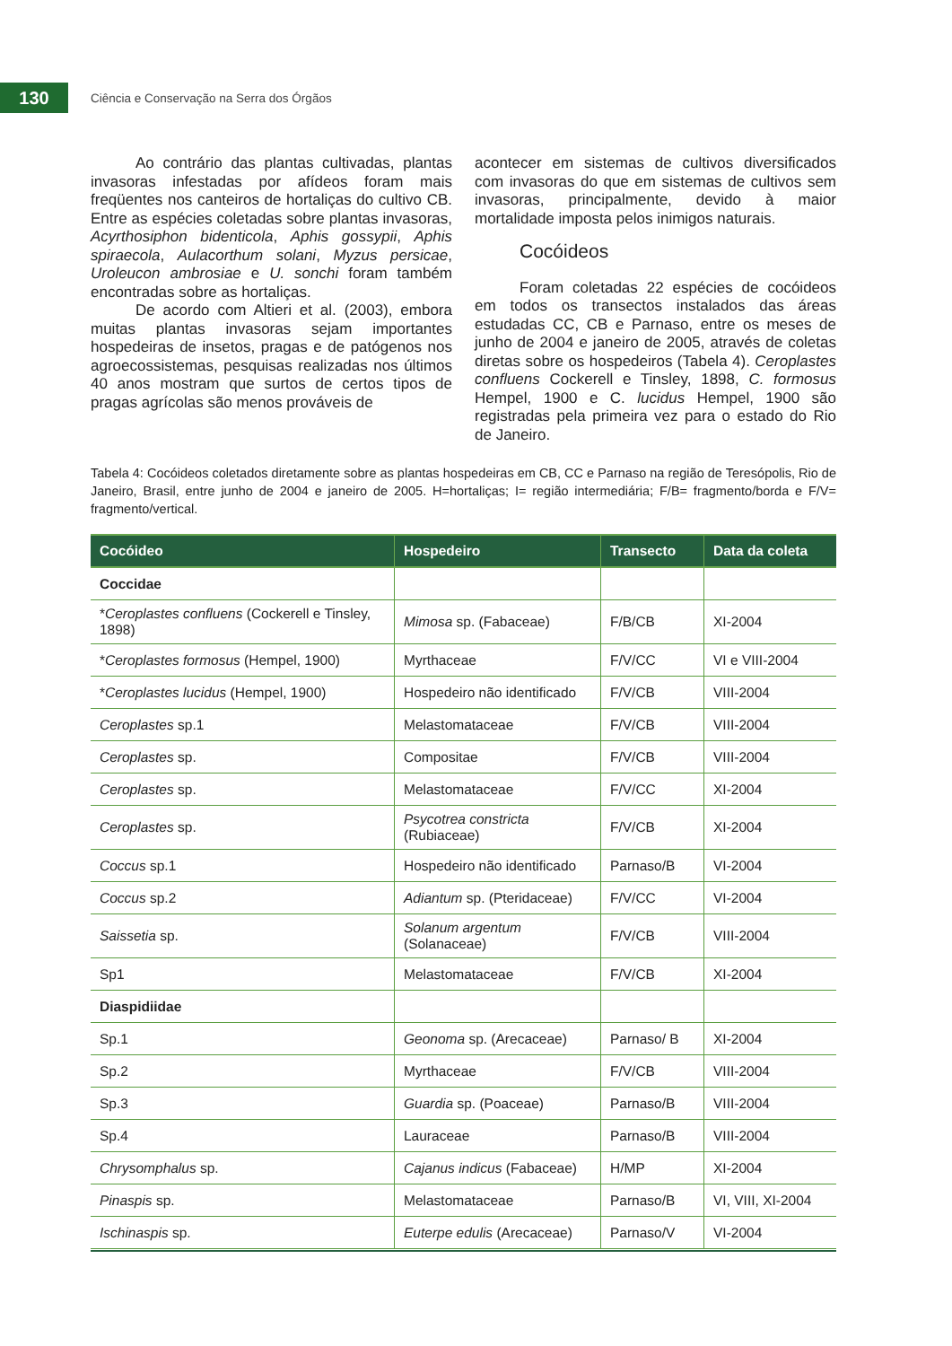130
Ciência e Conservação na Serra dos Órgãos
Ao contrário das plantas cultivadas, plantas invasoras infestadas por afídeos foram mais freqüentes nos canteiros de hortaliças do cultivo CB. Entre as espécies coletadas sobre plantas invasoras, Acyrthosiphon bidenticola, Aphis gossypii, Aphis spiraecola, Aulacorthum solani, Myzus persicae, Uroleucon ambrosiae e U. sonchi foram também encontradas sobre as hortaliças.
De acordo com Altieri et al. (2003), embora muitas plantas invasoras sejam importantes hospedeiras de insetos, pragas e de patógenos nos agroecossistemas, pesquisas realizadas nos últimos 40 anos mostram que surtos de certos tipos de pragas agrícolas são menos prováveis de
acontecer em sistemas de cultivos diversificados com invasoras do que em sistemas de cultivos sem invasoras, principalmente, devido à maior mortalidade imposta pelos inimigos naturais.
Cocóideos
Foram coletadas 22 espécies de cocóideos em todos os transectos instalados das áreas estudadas CC, CB e Parnaso, entre os meses de junho de 2004 e janeiro de 2005, através de coletas diretas sobre os hospedeiros (Tabela 4). Ceroplastes confluens Cockerell e Tinsley, 1898, C. formosus Hempel, 1900 e C. lucidus Hempel, 1900 são registradas pela primeira vez para o estado do Rio de Janeiro.
Tabela 4: Cocóideos coletados diretamente sobre as plantas hospedeiras em CB, CC e Parnaso na região de Teresópolis, Rio de Janeiro, Brasil, entre junho de 2004 e janeiro de 2005. H=hortaliças; I= região intermediária; F/B= fragmento/borda e F/V= fragmento/vertical.
| Cocóideo | Hospedeiro | Transecto | Data da coleta |
| --- | --- | --- | --- |
| Coccidae | | | |
| * Ceroplastes confluens (Cockerell e Tinsley, 1898) | Mimosa sp. (Fabaceae) | F/B/CB | XI-2004 |
| * Ceroplastes formosus (Hempel, 1900) | Myrthaceae | F/V/CC | VI e VIII-2004 |
| * Ceroplastes lucidus (Hempel, 1900) | Hospedeiro não identificado | F/V/CB | VIII-2004 |
| Ceroplastes sp.1 | Melastomataceae | F/V/CB | VIII-2004 |
| Ceroplastes sp. | Compositae | F/V/CB | VIII-2004 |
| Ceroplastes sp. | Melastomataceae | F/V/CC | XI-2004 |
| Ceroplastes sp. | Psycotrea constricta (Rubiaceae) | F/V/CB | XI-2004 |
| Coccus sp.1 | Hospedeiro não identificado | Parnaso/B | VI-2004 |
| Coccus sp.2 | Adiantum sp. (Pteridaceae) | F/V/CC | VI-2004 |
| Saissetia sp. | Solanum argentum (Solanaceae) | F/V/CB | VIII-2004 |
| Sp1 | Melastomataceae | F/V/CB | XI-2004 |
| Diaspidiidae | | | |
| Sp.1 | Geonoma sp. (Arecaceae) | Parnaso/ B | XI-2004 |
| Sp.2 | Myrthaceae | F/V/CB | VIII-2004 |
| Sp.3 | Guardia sp. (Poaceae) | Parnaso/B | VIII-2004 |
| Sp.4 | Lauraceae | Parnaso/B | VIII-2004 |
| Chrysomphalus sp. | Cajanus indicus (Fabaceae) | H/MP | XI-2004 |
| Pinaspis sp. | Melastomataceae | Parnaso/B | VI, VIII, XI-2004 |
| Ischinaspis sp. | Euterpe edulis (Arecaceae) | Parnaso/V | VI-2004 |